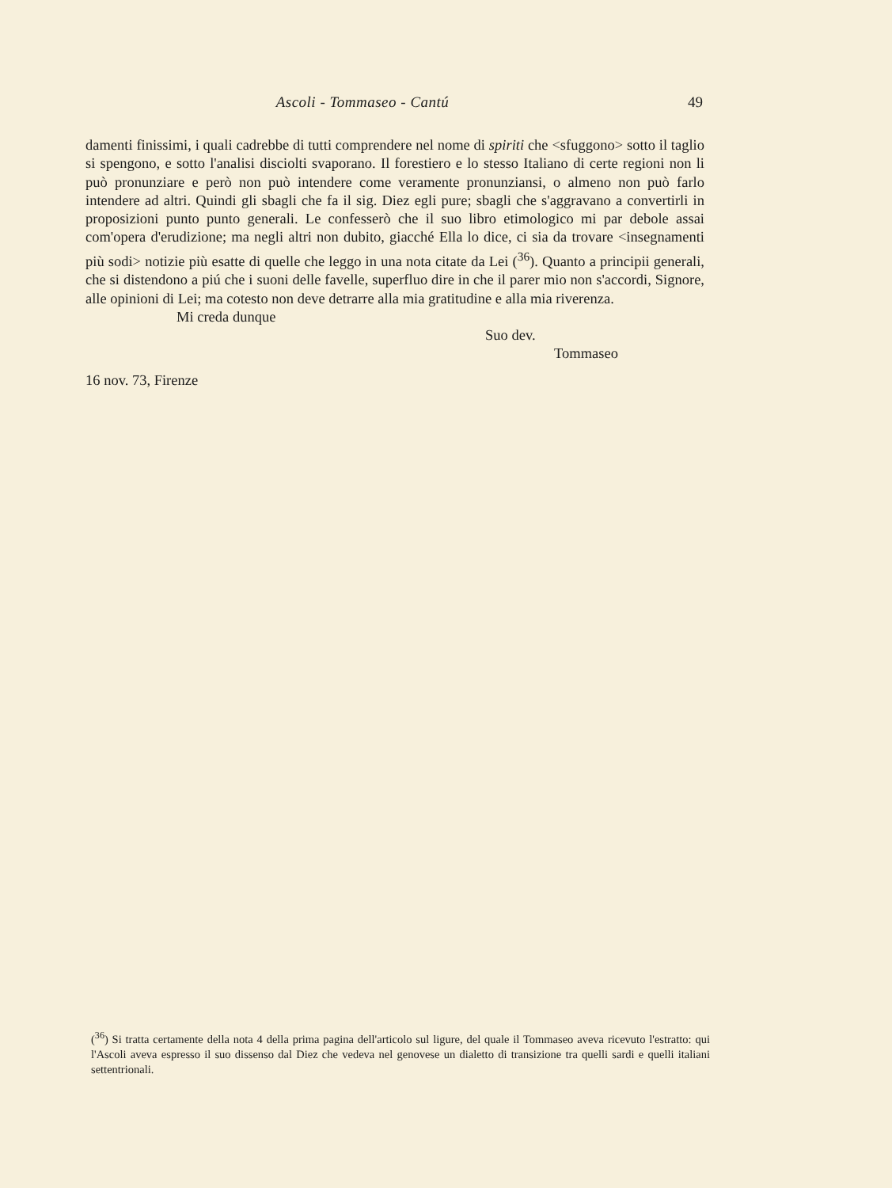Ascoli - Tommaseo - Cantú 49
damenti finissimi, i quali cadrebbe di tutti comprendere nel nome di spiriti che <sfuggono> sotto il taglio si spengono, e sotto l'analisi disciolti svaporano. Il forestiero e lo stesso Italiano di certe regioni non li può pronunziare e però non può intendere come veramente pronunziansi, o almeno non può farlo intendere ad altri. Quindi gli sbagli che fa il sig. Diez egli pure; sbagli che s'aggravano a convertirli in proposizioni punto punto generali. Le confesserò che il suo libro etimologico mi par debole assai com'opera d'erudizione; ma negli altri non dubito, giacché Ella lo dice, ci sia da trovare <insegnamenti più sodi> notizie più esatte di quelle che leggo in una nota citate da Lei (<sup>36</sup>). Quanto a principii generali, che si distendono a piú che i suoni delle favelle, superfluo dire in che il parer mio non s'accordi, Signore, alle opinioni di Lei; ma cotesto non deve detrarre alla mia gratitudine e alla mia riverenza.
Mi creda dunque
Suo dev.
Tommaseo
16 nov. 73, Firenze
(<sup>36</sup>) Si tratta certamente della nota 4 della prima pagina dell'articolo sul ligure, del quale il Tommaseo aveva ricevuto l'estratto: qui l'Ascoli aveva espresso il suo dissenso dal Diez che vedeva nel genovese un dialetto di transizione tra quelli sardi e quelli italiani settentrionali.